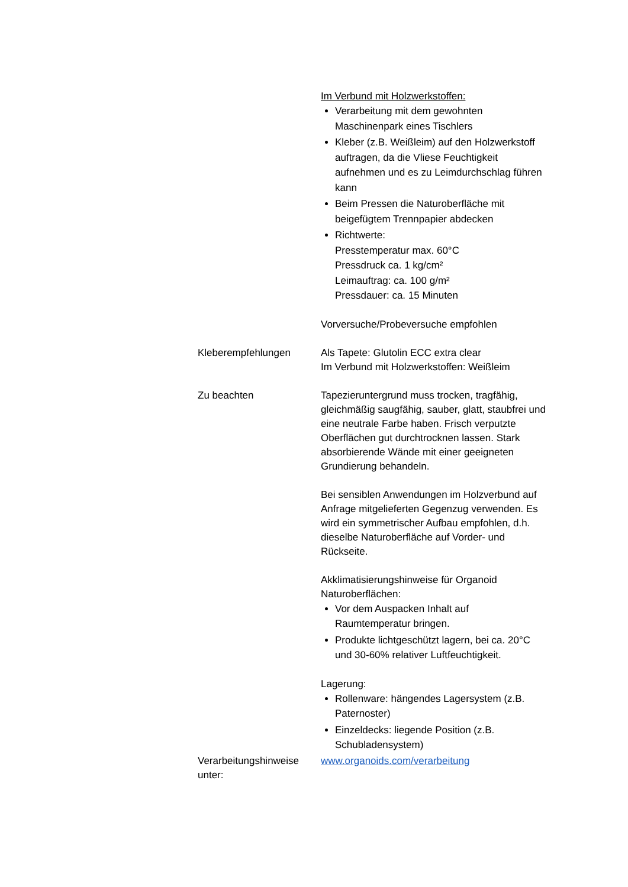Im Verbund mit Holzwerkstoffen:
Verarbeitung mit dem gewohnten Maschinenpark eines Tischlers
Kleber (z.B. Weißleim) auf den Holzwerkstoff auftragen, da die Vliese Feuchtigkeit aufnehmen und es zu Leimdurchschlag führen kann
Beim Pressen die Naturoberfläche mit beigefügtem Trennpapier abdecken
Richtwerte:
Presstemperatur max. 60°C
Pressdruck ca. 1 kg/cm²
Leimauftrag: ca. 100 g/m²
Pressdauer: ca. 15 Minuten
Vorversuche/Probeversuche empfohlen
Kleberempfehlungen Als Tapete: Glutolin ECC extra clear
Im Verbund mit Holzwerkstoffen: Weißleim
Zu beachten Tapezieruntergrund muss trocken, tragfähig, gleichmäßig saugfähig, sauber, glatt, staubfrei und eine neutrale Farbe haben. Frisch verputzte Oberflächen gut durchtrocknen lassen. Stark absorbierende Wände mit einer geeigneten Grundierung behandeln.
Bei sensiblen Anwendungen im Holzverbund auf Anfrage mitgelieferten Gegenzug verwenden. Es wird ein symmetrischer Aufbau empfohlen, d.h. dieselbe Naturoberfläche auf Vorder- und Rückseite.
Akklimatisierungshinweise für Organoid Naturoberflächen:
Vor dem Auspacken Inhalt auf Raumtemperatur bringen.
Produkte lichtgeschützt lagern, bei ca. 20°C und 30-60% relativer Luftfeuchtigkeit.
Lagerung:
Rollenware: hängendes Lagersystem (z.B. Paternoster)
Einzeldecks: liegende Position (z.B. Schubladensystem)
Verarbeitungshinweise unter:
www.organoids.com/verarbeitung